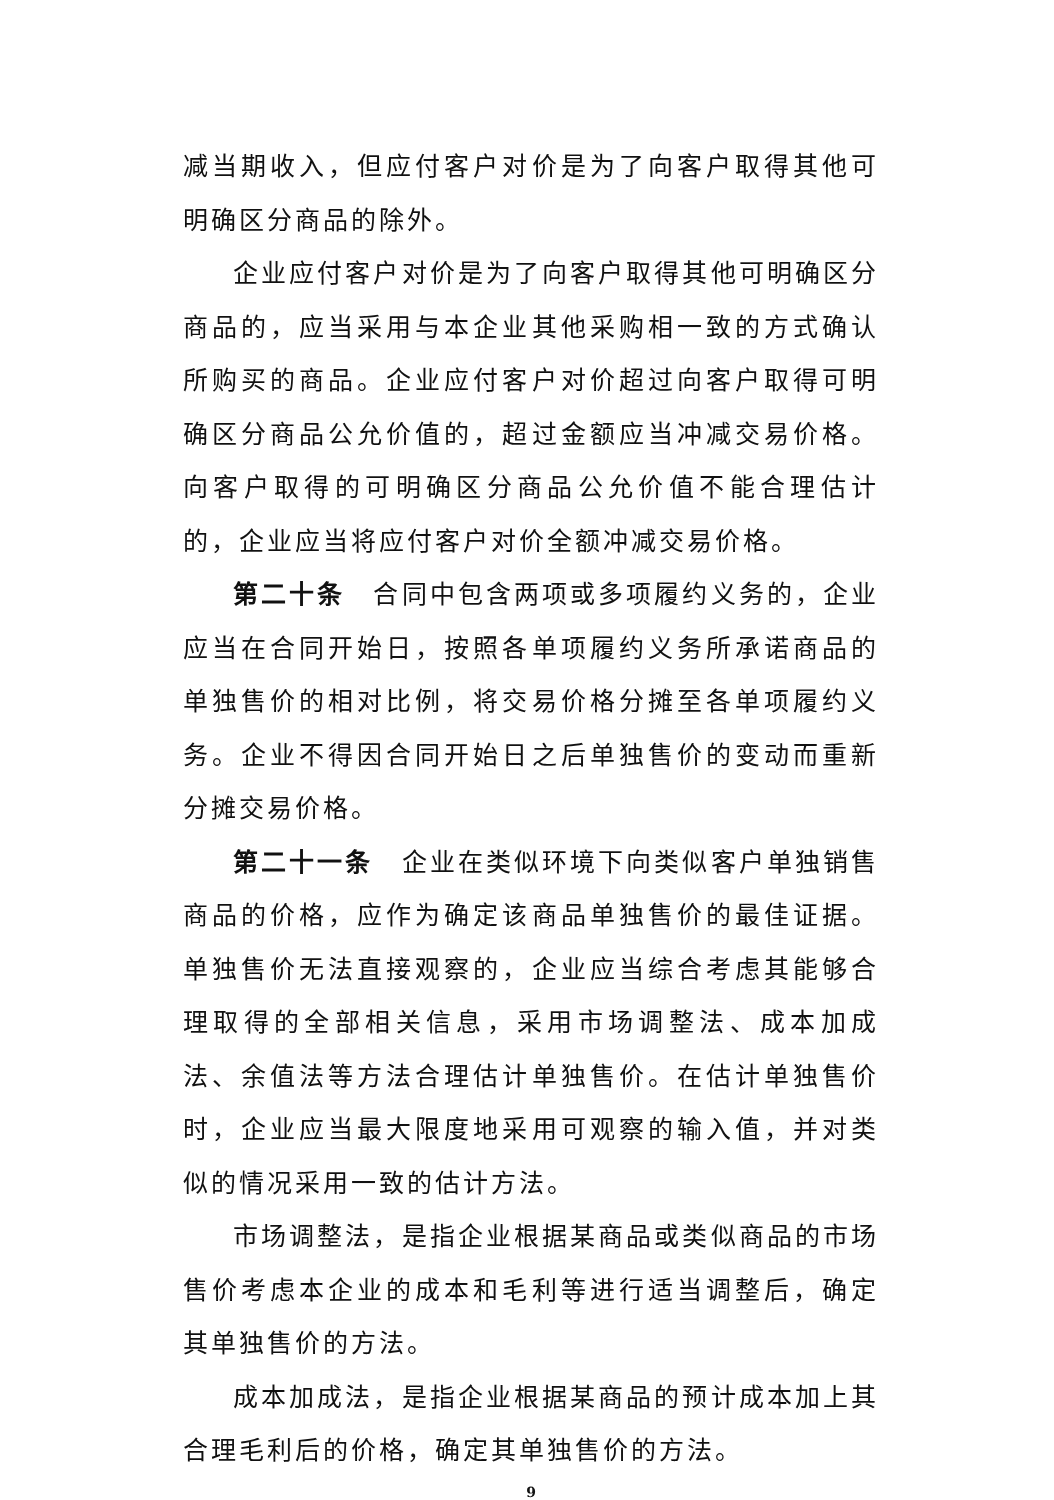减当期收入，但应付客户对价是为了向客户取得其他可明确区分商品的除外。
企业应付客户对价是为了向客户取得其他可明确区分商品的，应当采用与本企业其他采购相一致的方式确认所购买的商品。企业应付客户对价超过向客户取得可明确区分商品公允价值的，超过金额应当冲减交易价格。向客户取得的可明确区分商品公允价值不能合理估计的，企业应当将应付客户对价全额冲减交易价格。
第二十条　合同中包含两项或多项履约义务的，企业应当在合同开始日，按照各单项履约义务所承诺商品的单独售价的相对比例，将交易价格分摊至各单项履约义务。企业不得因合同开始日之后单独售价的变动而重新分摊交易价格。
第二十一条　企业在类似环境下向类似客户单独销售商品的价格，应作为确定该商品单独售价的最佳证据。单独售价无法直接观察的，企业应当综合考虑其能够合理取得的全部相关信息，采用市场调整法、成本加成法、余值法等方法合理估计单独售价。在估计单独售价时，企业应当最大限度地采用可观察的输入值，并对类似的情况采用一致的估计方法。
市场调整法，是指企业根据某商品或类似商品的市场售价考虑本企业的成本和毛利等进行适当调整后，确定其单独售价的方法。
成本加成法，是指企业根据某商品的预计成本加上其合理毛利后的价格，确定其单独售价的方法。
9